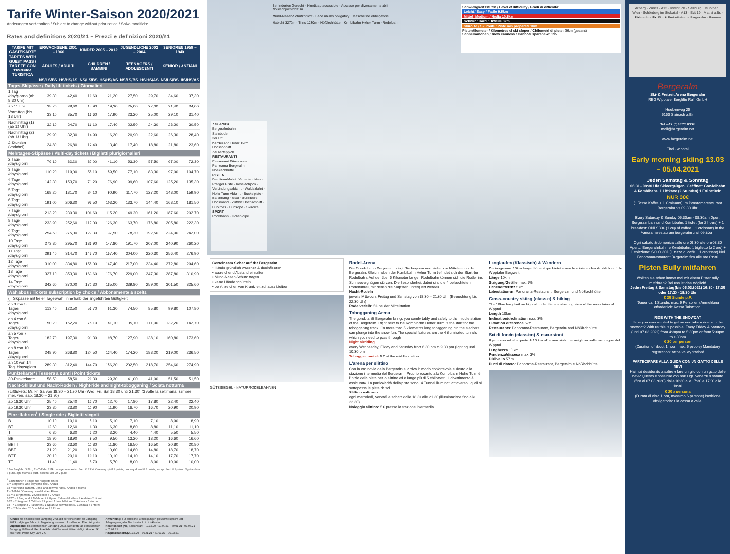Tarife Winter-Saison 2020/2021
Änderungen vorbehalten / Subject to change without prior notice / Salvo modifiche
Rates and definitions 2020/21 – Prezzi e definizioni 2020/21
| TARIFE MIT GÄSTEKARTE | ERWACHSENE 2001 – 1960 | | KINDER 2005 – 2012 | | JUGENDLICHE 2002 – 2004 | | SENIOREN 1959 – 1940 | |
| --- | --- | --- | --- | --- | --- | --- | --- | --- |
| TARIFFS WITH GUEST PASS / TARIFFE CON TESSERA TURISTICA | ADULTS / ADULTI | | CHILDREN / BAMBINI | | TEENAGERS / ADOLESCENTI | | SENIOR / ANZIANI | |
| | NS/LS/BS | HS/HS/AS | NS/LS/BS | HS/HS/AS | NS/LS/BS | HS/HS/AS | NS/LS/BS | HS/HS/AS |
| Tages-Skipässe / Daily lift tickets / Giornalieri | | | | | | | | |
| 1 Tag /day/giorno (ab 8.30 Uhr) | 39,30 | 42,40 | 19,60 | 21,20 | 27,50 | 29,70 | 34,60 | 37,30 |
| ab 11 Uhr | 35,70 | 38,60 | 17,90 | 19,30 | 25,00 | 27,00 | 31,40 | 34,00 |
| Vormittag (bis 13 Uhr) | 33,10 | 35,70 | 16,60 | 17,90 | 23,20 | 25,00 | 29,10 | 31,40 |
| Nachmittag (1) (ab 12 Uhr) | 32,10 | 34,70 | 16,10 | 17,40 | 22,50 | 24,30 | 28,20 | 30,50 |
| Nachmittag (2) (ab 13 Uhr) | 29,90 | 32,30 | 14,90 | 16,20 | 20,90 | 22,60 | 26,30 | 28,40 |
| 2 Stunden (variabel) | 24,80 | 26,80 | 12,40 | 13,40 | 17,40 | 18,80 | 21,80 | 23,60 |
| Mehrtages-Skipässe / Multi-day tickets / Biglietti plurigiornalieri | | | | | | | | |
| 2 Tage /days/giorni | 76,10 | 82,20 | 37,00 | 41,10 | 53,30 | 57,50 | 67,00 | 72,30 |
| 3 Tage /days/giorni | 110,20 | 119,00 | 55,10 | 59,50 | 77,10 | 83,30 | 97,00 | 104,70 |
| 4 Tage /days/giorni | 142,30 | 153,70 | 71,20 | 76,90 | 99,60 | 107,60 | 125,20 | 135,30 |
| 5 Tage /days/giorni | 168,20 | 181,70 | 84,10 | 90,90 | 117,70 | 127,20 | 148,00 | 159,90 |
| 6 Tage /days/giorni | 191,00 | 206,30 | 95,50 | 103,20 | 133,70 | 144,40 | 168,10 | 181,50 |
| 7 Tage /days/giorni | 213,20 | 230,30 | 106,60 | 115,20 | 149,20 | 161,20 | 187,60 | 202,70 |
| 8 Tage /days/giorni | 233,90 | 252,60 | 117,00 | 126,30 | 163,70 | 176,80 | 205,80 | 222,30 |
| 9 Tage /days/giorni | 254,60 | 275,00 | 127,30 | 137,50 | 178,20 | 192,50 | 224,00 | 242,00 |
| 10 Tage /days/giorni | 273,80 | 295,70 | 136,90 | 147,80 | 191,70 | 207,00 | 240,90 | 260,20 |
| 11 Tage /days/giorni | 291,40 | 314,70 | 145,70 | 157,40 | 204,00 | 220,30 | 256,40 | 276,90 |
| 12 Tage /days/giorni | 310,00 | 334,80 | 155,00 | 167,40 | 217,00 | 234,40 | 272,80 | 294,60 |
| 13 Tage /days/giorni | 327,10 | 353,30 | 163,60 | 176,70 | 229,00 | 247,30 | 287,80 | 310,90 |
| 14 Tage /days/giorni | 342,60 | 370,00 | 171,30 | 185,00 | 239,80 | 259,00 | 301,50 | 325,60 |
| Wahlabos / Tickets subscription by choice / Abbonamento a scelta | | | | | | | | |
| (= Skipässe mit freier Tageswahl innerhalb der angeführten Gültigkeit) | | | | | | | | |
| an 3 von 5 Tagen /days/giorni | 113,40 | 122,50 | 56,70 | 61,30 | 74,50 | 85,80 | 99,80 | 107,80 |
| an 4 von 6 Tagen /days/giorni | 150,20 | 162,20 | 75,10 | 81,10 | 105,10 | 111,00 | 132,20 | 142,70 |
| an 5 von 7 Tagen /days/giorni | 182,70 | 197,30 | 91,30 | 98,70 | 127,90 | 138,10 | 160,80 | 173,60 |
| an 8 von 10 Tagen /days/giorni | 248,90 | 268,80 | 124,50 | 134,40 | 174,20 | 188,20 | 219,00 | 236,50 |
| an 10 von 14 Tag. /days/giorni | 289,30 | 312,40 | 144,70 | 156,20 | 202,50 | 218,70 | 254,60 | 274,90 |
| Punktekarte* / Tessera a punti / Point tickets | | | | | | | | |
| 30-Punktekarte | 58,50 | 58,50 | 29,30 | 29,30 | 41,00 | 41,00 | 51,50 | 51,50 |
| Nacht-Skilauf und Nacht-Rodeln / Night-ride and night-tobogganing / Sciata notturna | | | | | | | | |
| (Lifttickets: Mi, Fr, Sa von 18.30 – 21.30 Uhr (Wed, Fri, Sat 18.30 until 21.30) (3 volte la settimana: sempre mer, ven, sab. 18.30 – 21.30) | | | | | | | | |
| ab 18.30 Uhr | 25,40 | 25,40 | 12,70 | 12,70 | 17,80 | 17,80 | 22,40 | 22,40 |
| ab 19.30 Uhr | 23,80 | 23,80 | 11,90 | 11,90 | 16,70 | 16,70 | 20,90 | 20,90 |
| Einzelfahrten<sup>1</sup> / Single ride / Biglietti singoli | | | | | | | | |
| B | 10,10 | 10,10 | 5,10 | 5,10 | 7,10 | 7,10 | 8,90 | 8,90 |
| BT | 12,60 | 12,60 | 6,30 | 6,30 | 8,80 | 8,80 | 11,10 | 11,10 |
| T | 6,30 | 6,30 | 3,20 | 3,20 | 4,40 | 4,40 | 5,50 | 5,50 |
| BB | 18,90 | 18,90 | 9,50 | 9,50 | 13,20 | 13,20 | 16,60 | 16,60 |
| BBTT | 23,60 | 23,60 | 11,80 | 11,80 | 16,50 | 16,50 | 20,80 | 20,80 |
| BBT | 21,20 | 21,20 | 10,60 | 10,60 | 14,80 | 14,80 | 18,70 | 18,70 |
| BTT | 20,10 | 20,10 | 10,10 | 10,10 | 14,10 | 14,10 | 17,70 | 17,70 |
| TT | 11,40 | 11,40 | 5,70 | 5,70 | 8,00 | 8,00 | 10,00 | 10,00 |
* Pro Bergfahrt 3 Pkt., Pro Talfahrt 2 Pkt., ausgenommen ist: 3er Lift 2 Pkt. One way uphill 3 points, one way downhill 2 points, except: 3er Lift 2points. Ogni andata 3 punti, ogni ritorno 2 punti, eccetto: 3er Lift 2 punti
<sup>1</sup> Einzelfahrten / Single ride / Biglietti singoli
B = Bergfahrt / One way uphill ride / Andata
BT = Berg und Talfahrt / Uphill and downhill rides / Andata e ritorno
T = Talfahrt / One way downhill ride / Ritorno
BB = 2 Bergfahrten / 2 Uphill rides / 2 Andate
BBTT = 2 Berg und 2 Talfahrten / 2 Up and 2 downhill rides / 2 Andate e 2 ritorni
BBT = 2 Berg und 1 Talfahrt / 2 Up and 1 downhill rides / 2 Andate e 1 ritorno
BTT = 1 Berg und 2 Talfahrten / 1 Up and 2 downhill rides / 1 Andata e 2 ritorni
TT = 2 Talfahrten / 2 Downhill rides / 2 Ritorni
Kinder: bis einschließlich Jahrgang 2005 gilt der Kindertarif; bis Jahrgang 2013 und jünger fahren in Begleitung von mind. 1 zahlenden Elternteil gratis. Jugendliche: bis einschließlich Jahrgang 2002. Senioren: ab einschließlich Jahrgang 1959 und älter. Invalide: ab 60% Invalidität ermäßigt. Hunde: 2€ pro Hund. Pfand Key-Card 2 €
Anmerkung: Für sämtliche Ermäßigungen gilt Ausweispflicht und Jahrgangsangabe. Nachtskilauf nicht inklusive.
Nebensaison (NS) Saisonstart – 19.12.20 • 10.01.21 – 30.01.21 • 07.03.21 – 05.04.21
Hauptsaison (HS) 20.12.20 – 09.01.21 • 31.01.21 – 06.03.21
ANLAGEN
Bergeralmbahn
Steinboden
3er Lift
Kombibahn Hoher Turm
Hochsonnlift
Zauberteppich
RESTAURANTS
Restaurant Bärenraum
Panorama Bergeralm
Nösslachhütte
PISTEN
Familienabfahrt · Variante · Manni Pranger Piste · Nösslachjoch · Verbindungsabfahrt · Waldabfahrt · Hohe Turm Abfahrt · Buckelpiste · Bärenhang · Gabi · Sonnboden · Hochmahd · Zufahrt Hochsonnlift · Funcross · Funslope · Skiroute
SPORT
Rodelbahn · Höhenloipe
Behinderten Gerecht · Handicap accessible · Accesso per diversamente abili
Nößlachjoch 2231m
Mund-Nasen-Schutzpflicht · Face masks obligatory · Mascherine obbligatorie
Habicht 3277m · Trins 1230m · Nößlachhütte · Kombibahn Hoher Turm · Rodelbahn
Schwierigkeitsstufen / Level of difficulty / Gradi di difficoltà:
Leicht / Easy / Facile 9,5km
Mittel / Medium / Media 10,5km
Schwer / Hard / Difficile 8km
Skiroute / Ski route / Piste non preparate 1km
Pistenkilometer / Kilometres of ski slopes / Chilometri di piste: 29km (gesamt)
Schneekanonen / snow cannons / Cannoni sparaneve: 195
Gemeinsam Sicher auf der Bergeralm
• Hände gründlich waschen & desinfizieren
• ausreichend Abstand einhalten
• Mund-Nasen-Schutz tragen
• keine Hände schütteln
• bei Anzeichen von Krankheit zuhause bleiben
GÜTESIEGEL · NATURRODELBAHNEN
Rodel-Arena
Die Gondelbahn Bergeralm bringt Sie bequem und sicher zur Mittelstation der Bergeralm. Gleich neben der Kombibahn Hoher Turm befindet sich der Start der Rodelbahn. Auf der über 5 Kilometer langen Rodelbahn können sich die Rodler ins Schneevergnügen stürzen. Die Besonderheit dabei sind die 4 beleuchteten Rodeltunnel, mit denen die Skipisten unterquert werden.
Nacht-Rodeln
jeweils Mittwoch, Freitag und Samstag von 18.30 – 21.30 Uhr (Beleuchtung bis 22.30 Uhr)
Rodelverleih: 5€ bei der Mittelstation
Tobogganing Arena
The gondola lift Bergeralm brings you comfortably and safely to the middle station of the Bergeralm. Right next to the Kombibahn Hoher Turm is the start for the tobogganing track. On more than 5 kilometres long tobogganing run the sledders can plunge into the snow fun. The special features are the 4 illuminated tunnels which you need to pass through.
Night sledding
every Wednesday, Friday and Saturday from 6.30 pm to 9.30 pm (lighting until 10.30 pm)
Toboggan rental: 5 € at the middle station
L'arena per slittino
Con la cabinovia della Bergeralm si arriva in modo confortevole e sicuro alla stazione intermedia del Bergeralm. Proprio accanto alla Kombibahn Hohe Turm è l'inizio della pista per lo slittino ed è lungo più di 5 chilometri. Il divertimento è assicurato. La particolarità della pista sono i 4 Tunnel illuminati attraverso i quali si sottopassa le piste da sci.
Slittino notturno
ogni mercoledì, venerdì e sabato dalle 18.30 alle 21.30 (illuminazione fino alle 22.30)
Noleggio slittino: 5 € presso la stazione intermedia
Langlaufen (Klassisch) & Wandern
Die insgesamt 10km lange Höhenloipe bietet einen faszinierenden Ausblick auf die Wipptaler Bergwelt.
Länge 10km
Steigung/Gefälle max. 3%
Höhendifferenz 57m
Labestationen: Panorama-Restaurant, Bergeralm und Nößlachhütte
Cross-country skiing (classic) & hiking
The 10km long trail on high altitude offers a stunning view of the mountains of Wipptal.
Length 10km
Inclination/declination max. 3%
Elevation difference 57m
Restaurants: Panorama-Restaurant, Bergeralm and Nößlachhütte
Sci di fondo (classico) & escursioni
Il percorso ad alta quota di 10 km offre una vista meravigliosa sulle montagne del Wipptal.
Lunghezza 10 km
Pendenza/discesa max. 3%
Dislivello 57 m
Punti di ristoro: Panorama-Restaurant, Bergeralm e Nößlachhütte
Arlberg · Zürich · A12 · Innsbruck · Salzburg · München · Wien · Schönberg im Stubaital · A13 · Exit 19 · Matrei a.Br. · Steinach a.Br. Ski- & Freizeit-Arena Bergeralm · Brenner
Bergeralm
Ski- & Freizeit-Arena Bergeralm
RBG Wipptaler Berglifte Raffl GmbH
Huebenweg 25
6150 Steinach a.Br.
Tel +43 (0)5272 6333
mail@bergeralm.net
www.bergeralm.net
Tirol · wipptal
Early morning skiing 13.03 – 05.04.2021
Jeden Samstag & Sonntag
06:30 - 08:30 Uhr Skivergnügen. Geöffnet: Gondelbahn & Kombibahn. 1 Liftkarte (2 Stunden) 1 Frühstück:
NUR 30€
(1 Tasse Kaffee + 1 Croissant) Im Panoramarestaurant Bergeralm bis 09:30 Uhr
Every Saturday & Sunday 06:30am - 08:30am Open: Bergeralmbahn and Kombibahn. 1 ticket (for 2 hours) + 1 breakfast: ONLY 30€ (1 cup of coffee + 1 croissant) In the Panoramarestaurant Bergeralm until 09:30am
Ogni sabato & domenica dalle ore 06:30 alle ore 08:30 Aperto: Bergeralmbahn e Kombibahn. 1 biglietto (a 2 ore) + 1 colazione: SOLO 30€ (1 tazza di caffè + 1 croissant) Nel Panoramarestaurant Bergeralm fino alle ore 09:30
Pisten Bully mitfahren
Wollten sie schon immer mal mit einem Pistenbully mitfahren? Bei uns ist das möglich!
Jeden Freitag & Samstag (bis 06.03.2021) 16:30 - 17:30 oder 17:30 - 18:30 Uhr
€ 20 Stunde p.P.
(Dauer ca. 1 Stunde, max. 6 Personen) Anmeldung erforderlich: Kassa Talstation!
RIDE WITH THE SNOWCAT
Have you ever wanted to get on and take a ride with the snowcat? With us this is possible! Every Friday & Saturday (until 07.03.2020) from 4:30pm to 5:30pm or from 5:30pm to 6:30pm
€ 20 per person
(Duration of about 1 hour, max. 6 people) Mandatory registration: at the valley station!
PARTECIPARE ALLA GUIDA CON UN GATTO DELLE NEVI
Hai mai desiderato a salire e fare un giro con un gatto delle nevi? Questo è possibile con noi! Ogni venerdì & sabato (fino al 07.03.2020) dalle 16:30 alle 17:30 e 17:30 alle 18:30
€ 20 a persona
(Durata di circa 1 ora, massimo 6 persone) Iscrizione obbligatoria: alla cassa a valle!